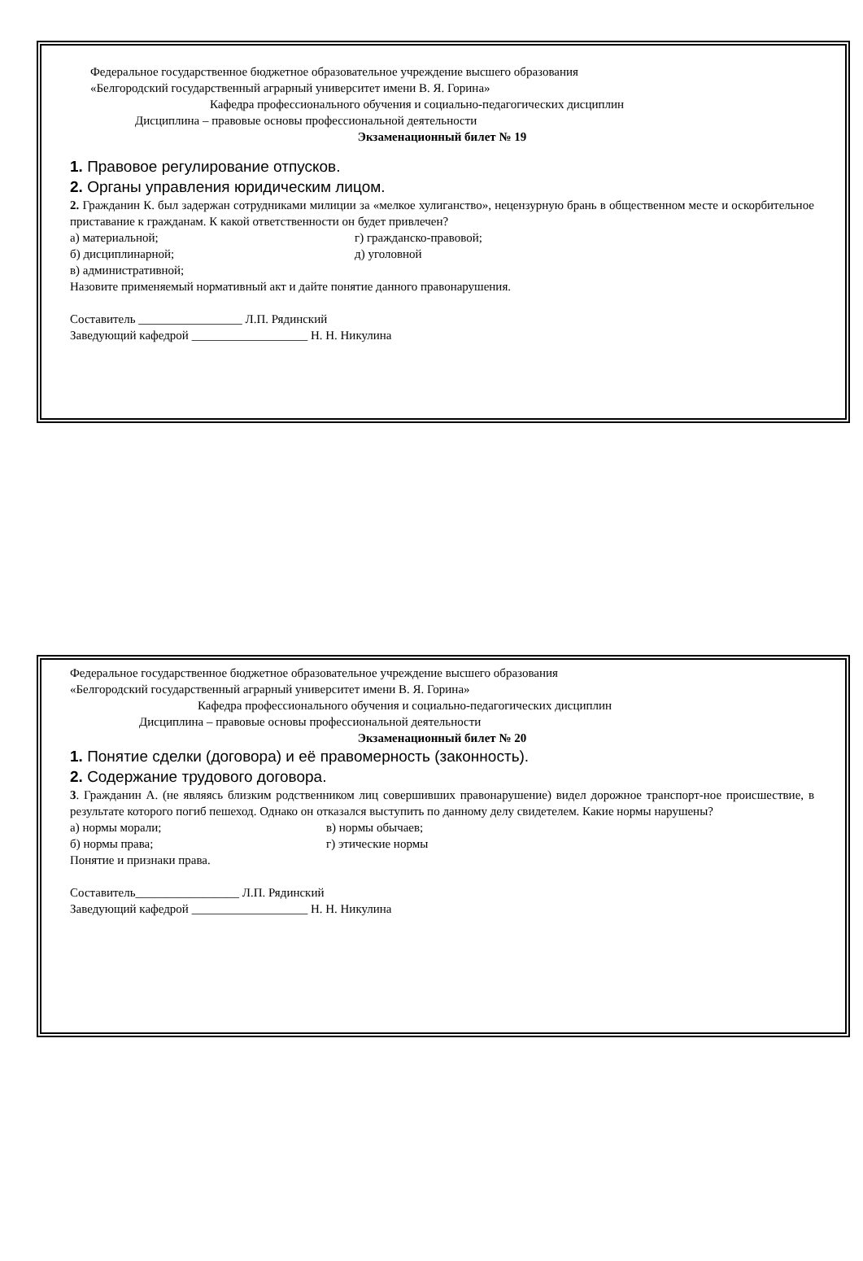Федеральное государственное бюджетное образовательное учреждение высшего образования
«Белгородский государственный аграрный университет имени В. Я. Горина»
Кафедра профессионального обучения и социально-педагогических дисциплин
Дисциплина – правовые основы профессиональной деятельности
Экзаменационный билет № 19
1. Правовое регулирование отпусков.
2. Органы управления юридическим лицом.
2. Гражданин К. был задержан сотрудниками милиции за «мелкое хулиганство», нецензурную брань в общественном месте и оскорбительное приставание к гражданам. К какой ответственности он будет привлечен?
а) материальной; г) гражданско-правовой;
б) дисциплинарной; д) уголовной
в) административной;
Назовите применяемый нормативный акт и дайте понятие данного правонарушения.
Составитель _________________ Л.П. Рядинский
Заведующий кафедрой ___________________ Н. Н. Никулина
Федеральное государственное бюджетное образовательное учреждение высшего образования
«Белгородский государственный аграрный университет имени В. Я. Горина»
Кафедра профессионального обучения и социально-педагогических дисциплин
Дисциплина – правовые основы профессиональной деятельности
Экзаменационный билет № 20
1. Понятие сделки (договора) и её правомерность (законность).
2. Содержание трудового договора.
3. Гражданин А. (не являясь близким родственником лиц совершивших правонарушение) видел дорожное транспорт-ное происшествие, в результате которого погиб пешеход. Однако он отказался выступить по данному делу свидетелем. Какие нормы нарушены?
а) нормы морали; в) нормы обычаев;
б) нормы права; г) этические нормы
Понятие и признаки права.
Составитель_________________ Л.П. Рядинский
Заведующий кафедрой ___________________ Н. Н. Никулина